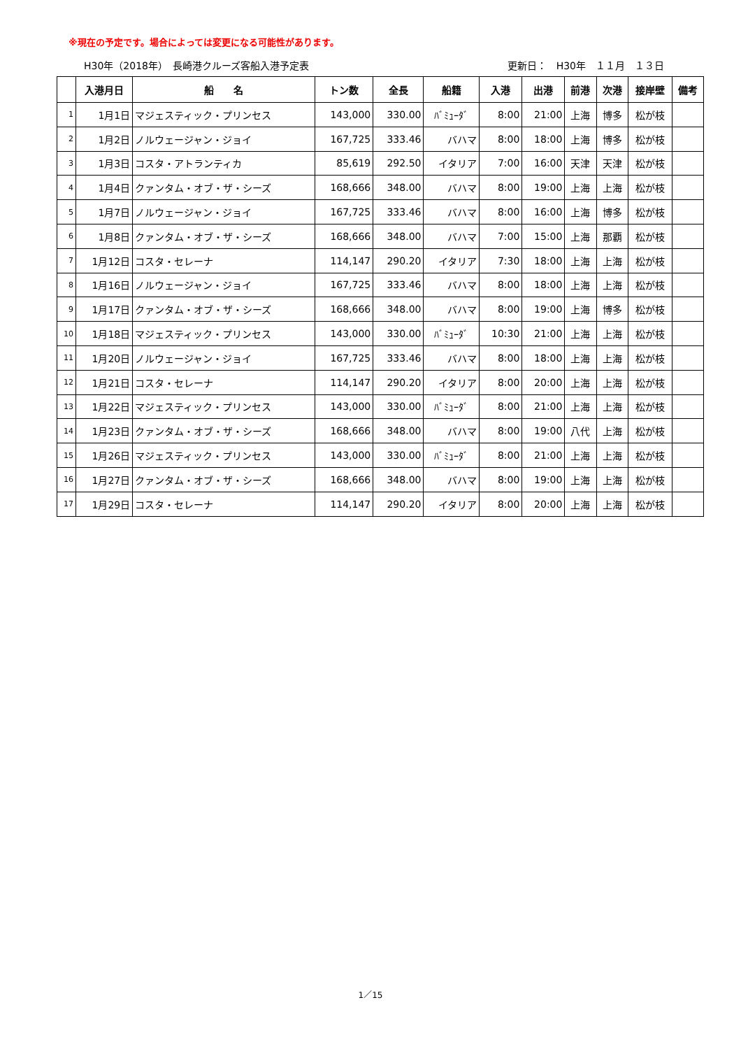※現在の予定です。場合によっては変更になる可能性があります。
H30年（2018年）　長崎港クルーズ客船入港予定表 更新日：　H30年　１１月　１３日
| | 入港月日 | 船 名 | トン数 | 全長 | 船籍 | 入港 | 出港 | 前港 | 次港 | 接岸壁 | 備考 |
| --- | --- | --- | --- | --- | --- | --- | --- | --- | --- | --- | --- |
| 1 | 1月1日 | マジェスティック・プリンセス | 143,000 | 330.00 | ﾊﾞﾐｭｰﾀﾞ | 8:00 | 21:00 | 上海 | 博多 | 松が枝 | |
| 2 | 1月2日 | ノルウェージャン・ジョイ | 167,725 | 333.46 | バハマ | 8:00 | 18:00 | 上海 | 博多 | 松が枝 | |
| 3 | 1月3日 | コスタ・アトランティカ | 85,619 | 292.50 | イタリア | 7:00 | 16:00 | 天津 | 天津 | 松が枝 | |
| 4 | 1月4日 | クァンタム・オブ・ザ・シーズ | 168,666 | 348.00 | バハマ | 8:00 | 19:00 | 上海 | 上海 | 松が枝 | |
| 5 | 1月7日 | ノルウェージャン・ジョイ | 167,725 | 333.46 | バハマ | 8:00 | 16:00 | 上海 | 博多 | 松が枝 | |
| 6 | 1月8日 | クァンタム・オブ・ザ・シーズ | 168,666 | 348.00 | バハマ | 7:00 | 15:00 | 上海 | 那覇 | 松が枝 | |
| 7 | 1月12日 | コスタ・セレーナ | 114,147 | 290.20 | イタリア | 7:30 | 18:00 | 上海 | 上海 | 松が枝 | |
| 8 | 1月16日 | ノルウェージャン・ジョイ | 167,725 | 333.46 | バハマ | 8:00 | 18:00 | 上海 | 上海 | 松が枝 | |
| 9 | 1月17日 | クァンタム・オブ・ザ・シーズ | 168,666 | 348.00 | バハマ | 8:00 | 19:00 | 上海 | 博多 | 松が枝 | |
| 10 | 1月18日 | マジェスティック・プリンセス | 143,000 | 330.00 | ﾊﾞﾐｭｰﾀﾞ | 10:30 | 21:00 | 上海 | 上海 | 松が枝 | |
| 11 | 1月20日 | ノルウェージャン・ジョイ | 167,725 | 333.46 | バハマ | 8:00 | 18:00 | 上海 | 上海 | 松が枝 | |
| 12 | 1月21日 | コスタ・セレーナ | 114,147 | 290.20 | イタリア | 8:00 | 20:00 | 上海 | 上海 | 松が枝 | |
| 13 | 1月22日 | マジェスティック・プリンセス | 143,000 | 330.00 | ﾊﾞﾐｭｰﾀﾞ | 8:00 | 21:00 | 上海 | 上海 | 松が枝 | |
| 14 | 1月23日 | クァンタム・オブ・ザ・シーズ | 168,666 | 348.00 | バハマ | 8:00 | 19:00 | 八代 | 上海 | 松が枝 | |
| 15 | 1月26日 | マジェスティック・プリンセス | 143,000 | 330.00 | ﾊﾞﾐｭｰﾀﾞ | 8:00 | 21:00 | 上海 | 上海 | 松が枝 | |
| 16 | 1月27日 | クァンタム・オブ・ザ・シーズ | 168,666 | 348.00 | バハマ | 8:00 | 19:00 | 上海 | 上海 | 松が枝 | |
| 17 | 1月29日 | コスタ・セレーナ | 114,147 | 290.20 | イタリア | 8:00 | 20:00 | 上海 | 上海 | 松が枝 | |
1／15